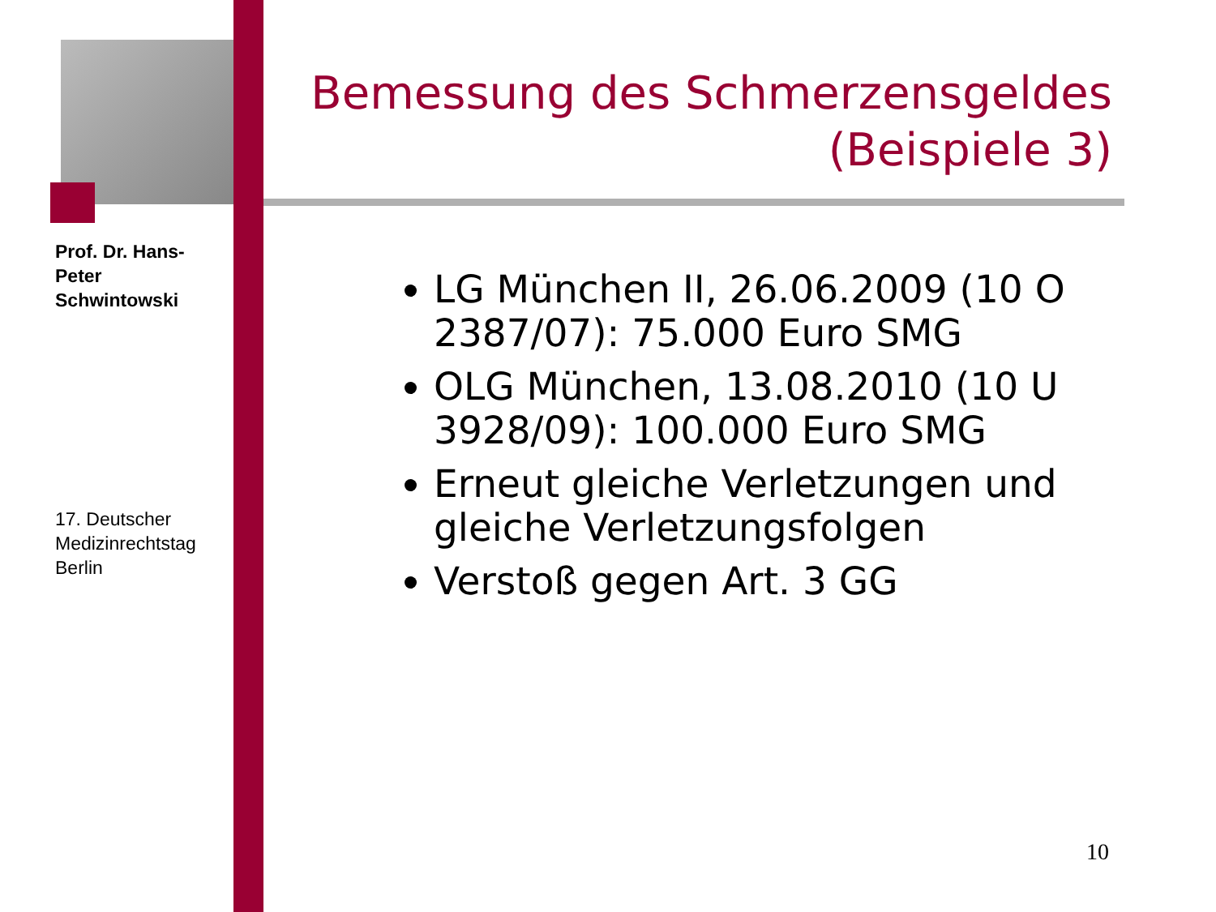Prof. Dr. Hans-Peter Schwintowski
17. Deutscher Medizinrechtstag Berlin
Bemessung des Schmerzensgeldes
(Beispiele 3)
LG München II, 26.06.2009 (10 O 2387/07): 75.000 Euro SMG
OLG München, 13.08.2010 (10 U 3928/09): 100.000 Euro SMG
Erneut gleiche Verletzungen und gleiche Verletzungsfolgen
Verstoß gegen Art. 3 GG
10